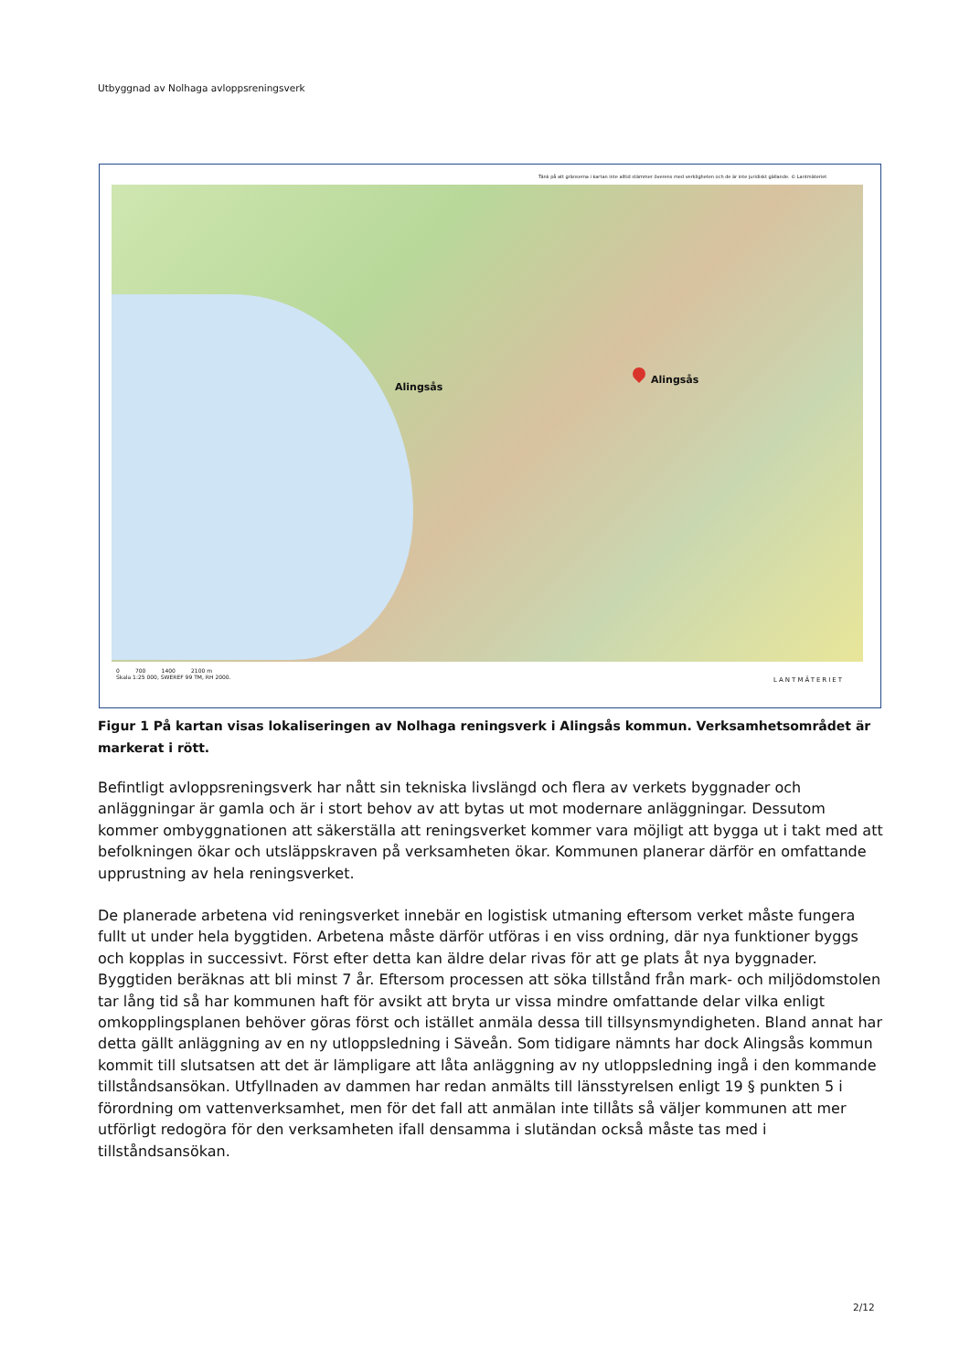Utbyggnad av Nolhaga avloppsreningsverk
Tänk på att gränserna i kartan inte alltid stämmer överens med verkligheten och de är inte juridiskt gällande. © Lantmäteriet
Alingsås
Alingsås
0 700 1400 2100 m
Skala 1:25 000, SWEREF 99 TM, RH 2000.
LANTMÄTERIET
Figur 1 På kartan visas lokaliseringen av Nolhaga reningsverk i Alingsås kommun. Verksamhetsområdet är markerat i rött.
Befintligt avloppsreningsverk har nått sin tekniska livslängd och flera av verkets byggnader och anläggningar är gamla och är i stort behov av att bytas ut mot modernare anläggningar. Dessutom kommer ombyggnationen att säkerställa att reningsverket kommer vara möjligt att bygga ut i takt med att befolkningen ökar och utsläppskraven på verksamheten ökar. Kommunen planerar därför en omfattande upprustning av hela reningsverket.
De planerade arbetena vid reningsverket innebär en logistisk utmaning eftersom verket måste fungera fullt ut under hela byggtiden. Arbetena måste därför utföras i en viss ordning, där nya funktioner byggs och kopplas in successivt. Först efter detta kan äldre delar rivas för att ge plats åt nya byggnader. Byggtiden beräknas att bli minst 7 år. Eftersom processen att söka tillstånd från mark- och miljödomstolen tar lång tid så har kommunen haft för avsikt att bryta ur vissa mindre omfattande delar vilka enligt omkopplingsplanen behöver göras först och istället anmäla dessa till tillsynsmyndigheten. Bland annat har detta gällt anläggning av en ny utloppsledning i Säveån. Som tidigare nämnts har dock Alingsås kommun kommit till slutsatsen att det är lämpligare att låta anläggning av ny utloppsledning ingå i den kommande tillståndsansökan. Utfyllnaden av dammen har redan anmälts till länsstyrelsen enligt 19 § punkten 5 i förordning om vattenverksamhet, men för det fall att anmälan inte tillåts så väljer kommunen att mer utförligt redogöra för den verksamheten ifall densamma i slutändan också måste tas med i tillståndsansökan.
2/12